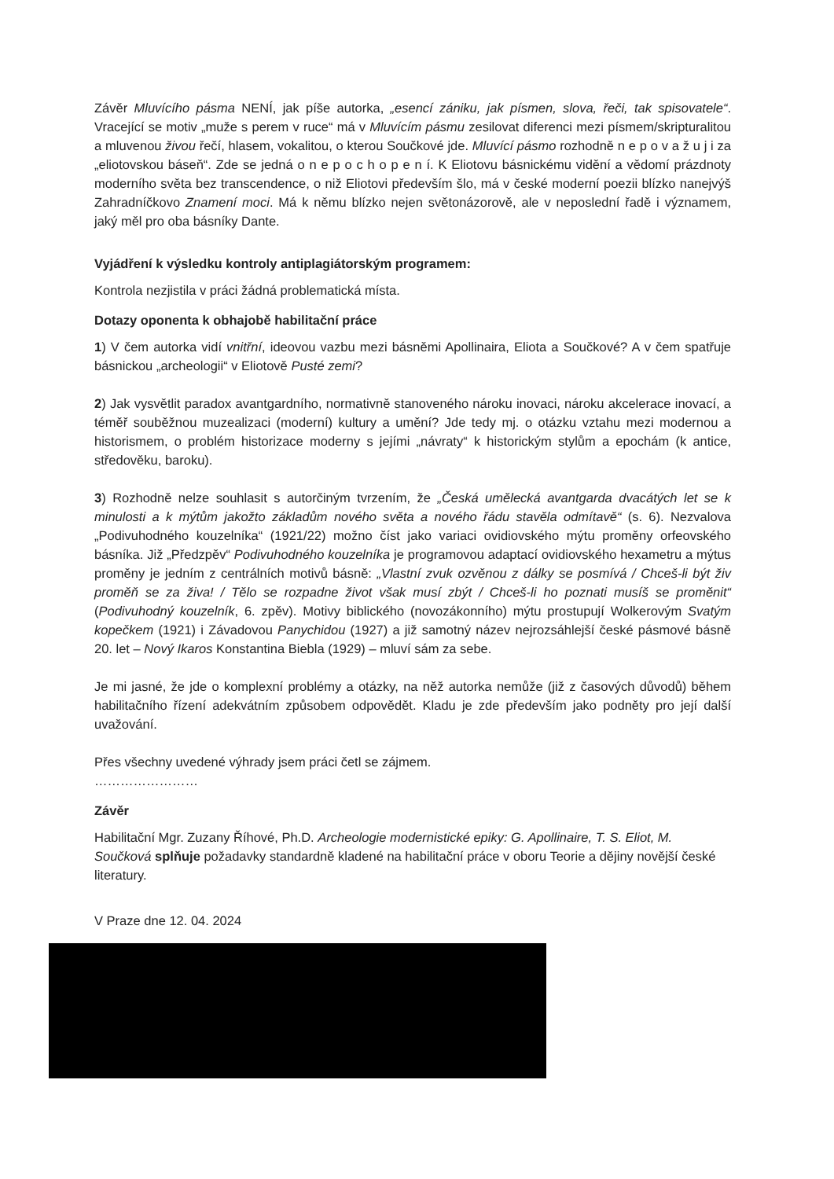Závěr Mluvícího pásma NENÍ, jak píše autorka, „esencí zániku, jak písmen, slova, řeči, tak spisovatele“. Vracející se motiv „muže s perem v ruce“ má v Mluvícím pásmu zesilovat diferenci mezi písmem/skripturalitou a mluvenou živou řečí, hlasem, vokalitou, o kterou Součkové jde. Mluvící pásmo rozhodně n e p o v a ž u j i za „eliotovskou báseň“. Zde se jedná o n e p o c h o p e n í. K Eliotovu básnickému vidění a vědomí prázdnoty moderního světa bez transcendence, o niž Eliotovi především šlo, má v české moderní poezii blízko nanejvýš Zahradníčkovo Znamení moci. Má k němu blízko nejen světonázorově, ale v neposlední řadě i významem, jaký měl pro oba básníky Dante.
Vyjádření k výsledku kontroly antiplagiátorským programem:
Kontrola nezjistila v práci žádná problematická místa.
Dotazy oponenta k obhajobě habilitační práce
1) V čem autorka vidí vnitřní, ideovou vazbu mezi básněmi Apollinaira, Eliota a Součkové? A v čem spatřuje básnickou „archeologii“ v Eliotově Pusté zemi?
2) Jak vysvětlit paradox avantgardního, normativně stanoveného nároku inovaci, nároku akcelerace inovací, a téměř souběžnou muzealizaci (moderní) kultury a umění? Jde tedy mj. o otázku vztahu mezi modernou a historismem, o problém historizace moderny s jejími „návraty“ k historickým stylům a epochám (k antice, středověku, baroku).
3) Rozhodně nelze souhlasit s autorčiným tvrzením, že „Česká umělecká avantgarda dvacátých let se k minulosti a k mýtům jakožto základům nového světa a nového řádu stavěla odmítavě“ (s. 6). Nezvalova „Podivuhodného kouzelníka“ (1921/22) možno číst jako variaci ovidiovského mýtu proměny orfeovského básníka. Již „Předzpěv“ Podivuhodného kouzelníka je programovou adaptací ovidiovského hexametru a mýtus proměny je jedním z centrálních motivů básně: „Vlastní zvuk ozvěnou z dálky se posmívá / Chceš-li být živ proměň se za živa! / Tělo se rozpadne život však musí zbýt / Chceš-li ho poznati musíš se proměnit“ (Podivuhodný kouzelník, 6. zpěv). Motivy biblického (novozákonního) mýtu prostupují Wolkerovým Svatým kopečkem (1921) i Závadovou Panychidou (1927) a již samotný název nejrozsáhlejší české pásmové básně 20. let – Nový Ikaros Konstantina Biebla (1929) – mluví sám za sebe.
Je mi jasné, že jde o komplexní problémy a otázky, na něž autorka nemůže (již z časových důvodů) během habilitačního řízení adekvátním způsobem odpovědět. Kladu je zde především jako podněty pro její další uvažování.
Přes všechny uvedené výhrady jsem práci četl se zájmem.
……………………
Závěr
Habilitační Mgr. Zuzany Říhové, Ph.D. Archeologie modernistické epiky: G. Apollinaire, T. S. Eliot, M. Součková splňuje požadavky standardně kladené na habilitační práce v oboru Teorie a dějiny novější české literatury.
V Praze dne 12. 04. 2024